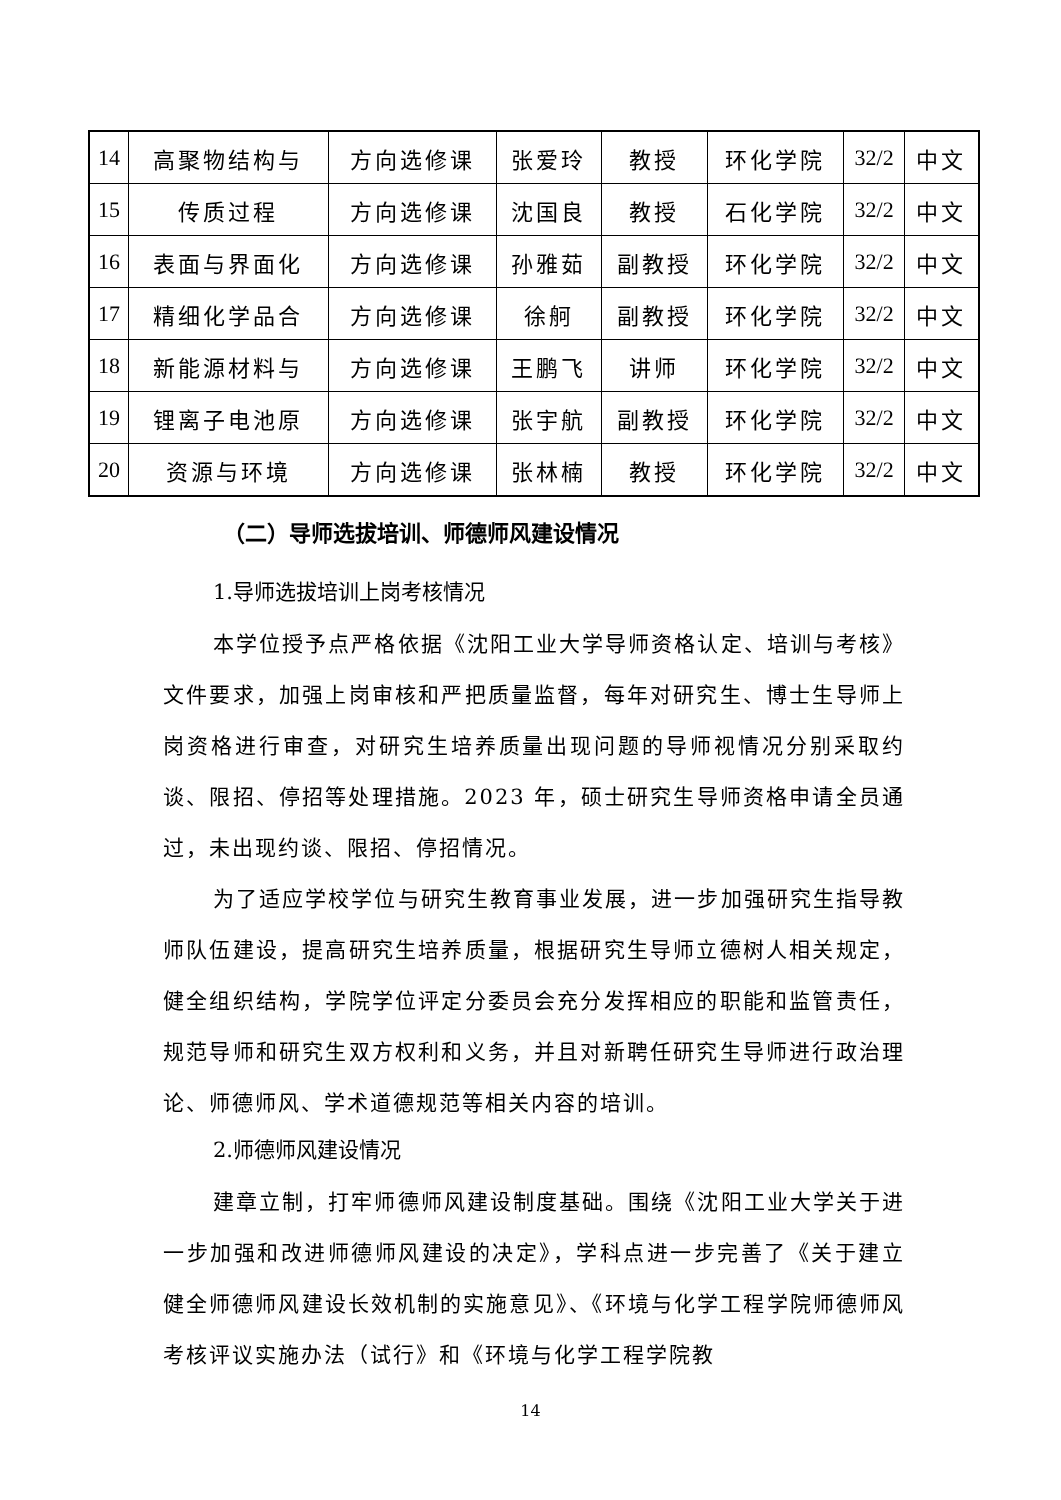| 14 | 高聚物结构与 | 方向选修课 | 张爱玲 | 教授 | 环化学院 | 32/2 | 中文 |
| 15 | 传质过程 | 方向选修课 | 沈国良 | 教授 | 石化学院 | 32/2 | 中文 |
| 16 | 表面与界面化 | 方向选修课 | 孙雅茹 | 副教授 | 环化学院 | 32/2 | 中文 |
| 17 | 精细化学品合 | 方向选修课 | 徐舸 | 副教授 | 环化学院 | 32/2 | 中文 |
| 18 | 新能源材料与 | 方向选修课 | 王鹏飞 | 讲师 | 环化学院 | 32/2 | 中文 |
| 19 | 锂离子电池原 | 方向选修课 | 张宇航 | 副教授 | 环化学院 | 32/2 | 中文 |
| 20 | 资源与环境 | 方向选修课 | 张林楠 | 教授 | 环化学院 | 32/2 | 中文 |
（二）导师选拔培训、师德师风建设情况
1.导师选拔培训上岗考核情况
本学位授予点严格依据《沈阳工业大学导师资格认定、培训与考核》文件要求，加强上岗审核和严把质量监督，每年对研究生、博士生导师上岗资格进行审查，对研究生培养质量出现问题的导师视情况分别采取约谈、限招、停招等处理措施。2023 年，硕士研究生导师资格申请全员通过，未出现约谈、限招、停招情况。
为了适应学校学位与研究生教育事业发展，进一步加强研究生指导教师队伍建设，提高研究生培养质量，根据研究生导师立德树人相关规定，健全组织结构，学院学位评定分委员会充分发挥相应的职能和监管责任，规范导师和研究生双方权利和义务，并且对新聘任研究生导师进行政治理论、师德师风、学术道德规范等相关内容的培训。
2.师德师风建设情况
建章立制，打牢师德师风建设制度基础。围绕《沈阳工业大学关于进一步加强和改进师德师风建设的决定》，学科点进一步完善了《关于建立健全师德师风建设长效机制的实施意见》、《环境与化学工程学院师德师风考核评议实施办法（试行》和《环境与化学工程学院教
14